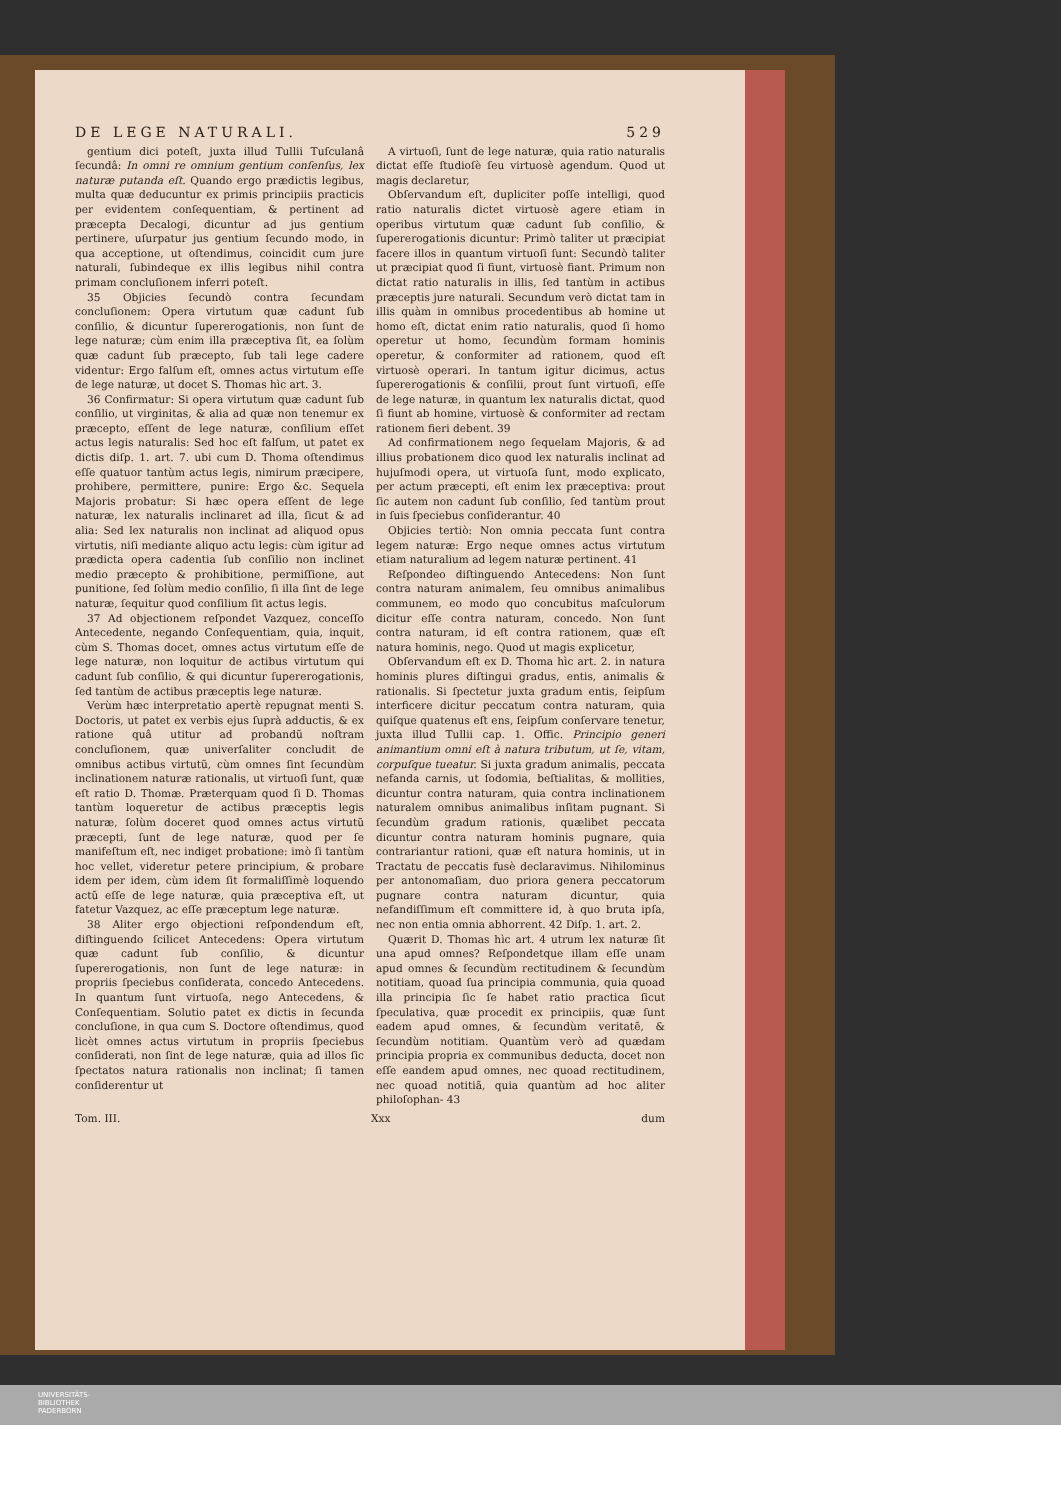DE LEGE NATURALI. 529
gentium dici poteſt, juxta illud Tullii Tuſculanâ ſecundâ: In omni re omnium gentium conſenſus, lex naturæ putanda eſt. Quando ergo prædictis legibus, multa quæ deducuntur ex primis principiis practicis per evidentem conſequentiam, & pertinent ad præcepta Decalogi, dicuntur ad jus gentium pertinere, uſurpatur jus gentium ſecundo modo, in qua acceptione, ut oſtendimus, coincidit cum jure naturali, ſubindeque ex illis legibus nihil contra primam concluſionem inferri poteſt.
35 Objicies ſecundò contra ſecundam concluſionem: Opera virtutum quæ cadunt ſub conſilio, & dicuntur ſupererogationis, non ſunt de lege naturæ; cùm enim illa præceptiva ſit, ea ſolùm quæ cadunt ſub præcepto, ſub tali lege cadere videntur: Ergo falſum eſt, omnes actus virtutum eſſe de lege naturæ, ut docet S. Thomas hìc art. 3.
36 Confirmatur: Si opera virtutum quæ cadunt ſub conſilio, ut virginitas, & alia ad quæ non tenemur ex præcepto, eſſent de lege naturæ, conſilium eſſet actus legis naturalis: Sed hoc eſt falſum, ut patet ex dictis diſp. 1. art. 7. ubi cum D. Thoma oſtendimus eſſe quatuor tantùm actus legis, nimirum præcipere, prohibere, permittere, punire: Ergo &c. Sequela Majoris probatur: Si hæc opera eſſent de lege naturæ, lex naturalis inclinaret ad illa, ſicut & ad alia: Sed lex naturalis non inclinat ad aliquod opus virtutis, niſi mediante aliquo actu legis: cùm igitur ad prædicta opera cadentia ſub conſilio non inclinet medio præcepto & prohibitione, permiſſione, aut punitione, ſed ſolùm medio conſilio, ſi illa ſint de lege naturæ, ſequitur quod conſilium ſit actus legis.
37 Ad objectionem reſpondet Vazquez, conceſſo Antecedente, negando Conſequentiam, quia, inquit, cùm S. Thomas docet, omnes actus virtutum eſſe de lege naturæ, non loquitur de actibus virtutum qui cadunt ſub conſilio, & qui dicuntur ſupererogationis, ſed tantùm de actibus præceptis lege naturæ.
Verùm hæc interpretatio apertè repugnat menti S. Doctoris, ut patet ex verbis ejus ſuprà adductis, & ex ratione quâ utitur ad probandũ noſtram concluſionem, quæ univerſaliter concludit de omnibus actibus virtutũ, cùm omnes ſint ſecundùm inclinationem naturæ rationalis, ut virtuoſi ſunt, quæ eſt ratio D. Thomæ. Præterquam quod ſi D. Thomas tantùm loqueretur de actibus præceptis legis naturæ, ſolùm doceret quod omnes actus virtutũ præcepti, ſunt de lege naturæ, quod per ſe manifeſtum eſt, nec indiget probatione: imò ſi tantùm hoc vellet, videretur petere principium, & probare idem per idem, cùm idem ſit formaliſſimè loquendo actũ eſſe de lege naturæ, quia præceptiva eſt, ut fatetur Vazquez, ac eſſe præceptum lege naturæ.
38 Aliter ergo objectioni reſpondendum eſt, diſtinguendo ſcilicet Antecedens: Opera virtutum quæ cadunt ſub conſilio, & dicuntur ſupererogationis, non ſunt de lege naturæ: in propriis ſpeciebus conſiderata, concedo Antecedens. In quantum ſunt virtuoſa, nego Antecedens, & Conſequentiam. Solutio patet ex dictis in ſecunda concluſione, in qua cum S. Doctore oſtendimus, quod licèt omnes actus virtutum in propriis ſpeciebus conſiderati, non ſint de lege naturæ, quia ad illos ſic ſpectatos natura rationalis non inclinat; ſi tamen conſiderentur ut
A virtuoſi, ſunt de lege naturæ, quia ratio naturalis dictat eſſe ſtudioſè ſeu virtuosè agendum. Quod ut magis declaretur,
Obſervandum eſt, dupliciter poſſe intelligi, quod ratio naturalis dictet virtuosè agere etiam in operibus virtutum quæ cadunt ſub conſilio, & ſupererogationis dicuntur: Primò taliter ut præcipiat facere illos in quantum virtuoſi ſunt: Secundò taliter ut præcipiat quod ſi fiunt, virtuosè fiant. Primum non dictat ratio naturalis in illis, ſed tantùm in actibus præceptis jure naturali. Secundum verò dictat tam in illis quàm in omnibus procedentibus ab homine ut homo eſt, dictat enim ratio naturalis, quod ſi homo operetur ut homo, ſecundùm formam hominis operetur, & conformiter ad rationem, quod eſt virtuosè operari. In tantum igitur dicimus, actus ſupererogationis & conſilii, prout ſunt virtuoſi, eſſe de lege naturæ, in quantum lex naturalis dictat, quod ſi fiunt ab homine, virtuosè & conformiter ad rectam rationem fieri debent. 39
Ad confirmationem nego ſequelam Majoris, & ad illius probationem dico quod lex naturalis inclinat ad hujuſmodi opera, ut virtuoſa ſunt, modo explicato, per actum præcepti, eſt enim lex præceptiva: prout ſic autem non cadunt ſub conſilio, ſed tantùm prout in ſuis ſpeciebus conſiderantur. 40
Objicies tertiò: Non omnia peccata ſunt contra legem naturæ: Ergo neque omnes actus virtutum etiam naturalium ad legem naturæ pertinent. 41
Reſpondeo diſtinguendo Antecedens: Non ſunt contra naturam animalem, ſeu omnibus animalibus communem, eo modo quo concubitus maſculorum dicitur eſſe contra naturam, concedo. Non ſunt contra naturam, id eſt contra rationem, quæ eſt natura hominis, nego. Quod ut magis explicetur,
Obſervandum eſt ex D. Thoma hìc art. 2. in natura hominis plures diſtingui gradus, entis, animalis & rationalis. Si ſpectetur juxta gradum entis, ſeipſum interficere dicitur peccatum contra naturam, quia quiſque quatenus eſt ens, ſeipſum conſervare tenetur, juxta illud Tullii cap. 1. Offic. Principio generi animantium omni eſt à natura tributum, ut ſe, vitam, corpuſque tueatur. Si juxta gradum animalis, peccata nefanda carnis, ut ſodomia, beſtialitas, & mollities, dicuntur contra naturam, quia contra inclinationem naturalem omnibus animalibus inſitam pugnant. Si ſecundùm gradum rationis, quælibet peccata dicuntur contra naturam hominis pugnare, quia contrariantur rationi, quæ eſt natura hominis, ut in Tractatu de peccatis fusè declaravimus. Nihilominus per antonomaſiam, duo priora genera peccatorum pugnare contra naturam dicuntur, quia nefandiſſimum eſt committere id, à quo bruta ipſa, nec non entia omnia abhorrent. 42 Diſp. 1. art. 2.
Quærit D. Thomas hìc art. 4 utrum lex naturæ ſit una apud omnes? Reſpondetque illam eſſe unam apud omnes & ſecundùm rectitudinem & ſecundùm notitiam, quoad ſua principia communia, quia quoad illa principia ſic ſe habet ratio practica ſicut ſpeculativa, quæ procedit ex principiis, quæ ſunt eadem apud omnes, & ſecundùm veritatẽ, & ſecundùm notitiam. Quantùm verò ad quædam principia propria ex communibus deducta, docet non eſſe eandem apud omnes, nec quoad rectitudinem, nec quoad notitiã, quia quantùm ad hoc aliter philoſophan- 43
Tom. III. Xxx dum
UNIVERSITÄTS-
BIBLIOTHEK
PADERBORN